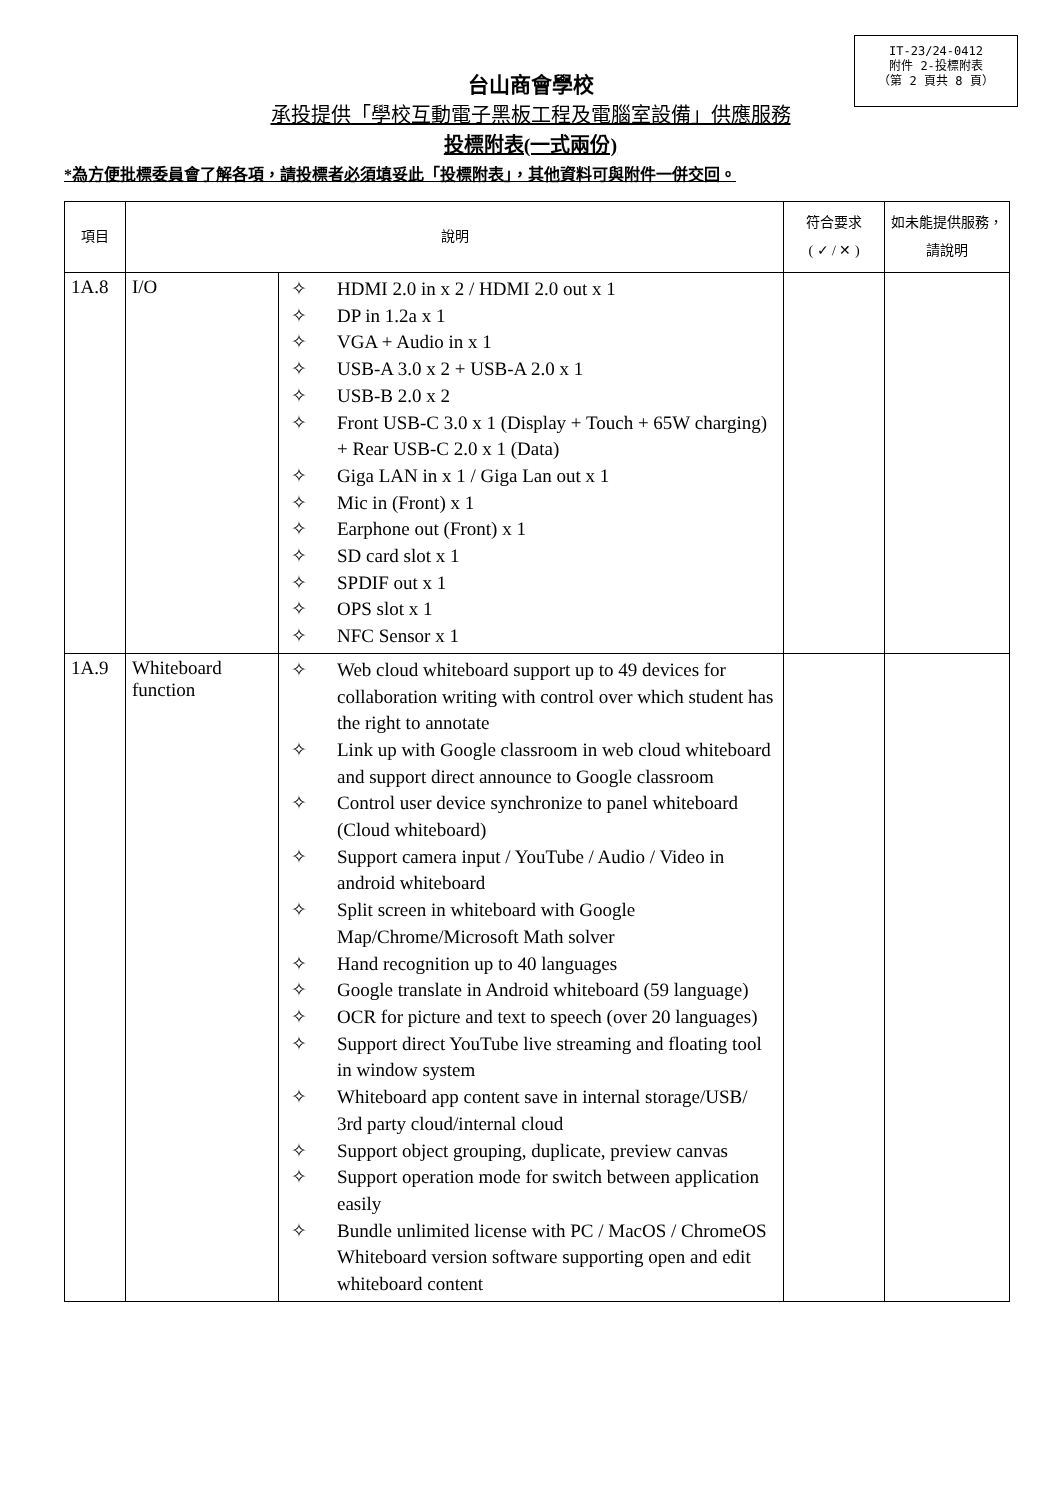IT-23/24-0412
附件 2-投標附表
（第 2 頁共 8 頁）
台山商會學校
承投提供「學校互動電子黑板工程及電腦室設備」供應服務
投標附表(一式兩份)
*為方便批標委員會了解各項，請投標者必須填妥此「投標附表」，其他資料可與附件一併交回。
| 項目 | 說明 | | 符合要求 ( ✓ / ✕ ) | 如未能提供服務，請說明 |
| --- | --- | --- | --- | --- |
| 1A.8 | I/O | ✧ HDMI 2.0 in x 2 / HDMI 2.0 out x 1 ✧ DP in 1.2a x 1 ✧ VGA + Audio in x 1 ✧ USB-A 3.0 x 2 + USB-A 2.0 x 1 ✧ USB-B 2.0 x 2 ✧ Front USB-C 3.0 x 1 (Display + Touch + 65W charging) + Rear USB-C 2.0 x 1 (Data) ✧ Giga LAN in x 1 / Giga Lan out x 1 ✧ Mic in (Front) x 1 ✧ Earphone out (Front) x 1 ✧ SD card slot x 1 ✧ SPDIF out x 1 ✧ OPS slot x 1 ✧ NFC Sensor x 1 | | |
| 1A.9 | Whiteboard function | ✧ Web cloud whiteboard support up to 49 devices for collaboration writing with control over which student has the right to annotate ✧ Link up with Google classroom in web cloud whiteboard and support direct announce to Google classroom ✧ Control user device synchronize to panel whiteboard (Cloud whiteboard) ✧ Support camera input / YouTube / Audio / Video in android whiteboard ✧ Split screen in whiteboard with Google Map/Chrome/Microsoft Math solver ✧ Hand recognition up to 40 languages ✧ Google translate in Android whiteboard (59 language) ✧ OCR for picture and text to speech (over 20 languages) ✧ Support direct YouTube live streaming and floating tool in window system ✧ Whiteboard app content save in internal storage/USB/ 3rd party cloud/internal cloud ✧ Support object grouping, duplicate, preview canvas ✧ Support operation mode for switch between application easily ✧ Bundle unlimited license with PC / MacOS / ChromeOS Whiteboard version software supporting open and edit whiteboard content | | |